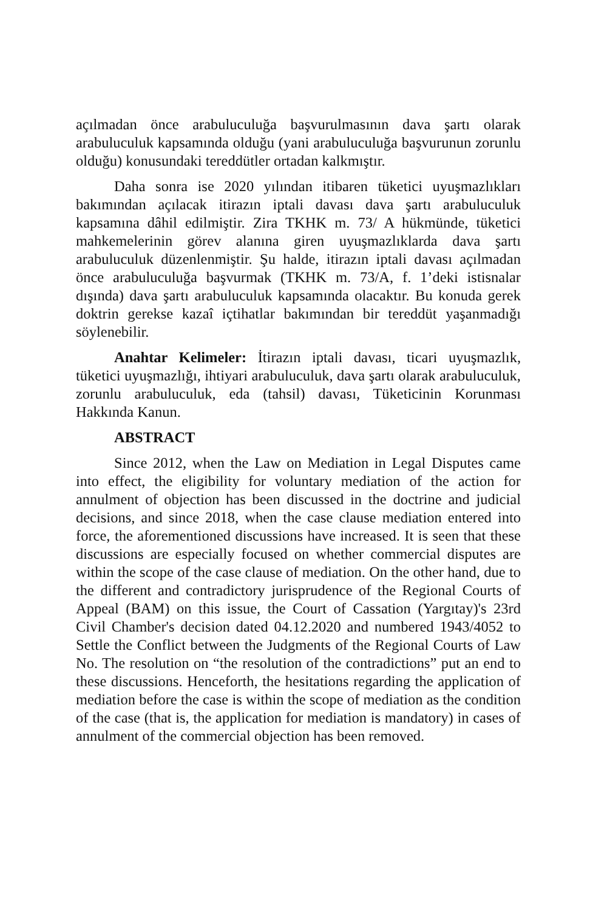açılmadan önce arabuluculuğa başvurulmasının dava şartı olarak arabuluculuk kapsamında olduğu (yani arabuluculuğa başvurunun zorunlu olduğu) konusundaki tereddütler ortadan kalkmıştır.
Daha sonra ise 2020 yılından itibaren tüketici uyuşmazlıkları bakımından açılacak itirazın iptali davası dava şartı arabuluculuk kapsamına dâhil edilmiştir. Zira TKHK m. 73/ A hükmünde, tüketici mahkemelerinin görev alanına giren uyuşmazlıklarda dava şartı arabuluculuk düzenlenmiştir. Şu halde, itirazın iptali davası açılmadan önce arabuluculuğa başvurmak (TKHK m. 73/A, f. 1’deki istisnalar dışında) dava şartı arabuluculuk kapsamında olacaktır. Bu konuda gerek doktrin gerekse kazaî içtihatlar bakımından bir tereddüt yaşanmadığı söylenebilir.
Anahtar Kelimeler: İtirazın iptali davası, ticari uyuşmazlık, tüketici uyuşmazlığı, ihtiyari arabuluculuk, dava şartı olarak arabuluculuk, zorunlu arabuluculuk, eda (tahsil) davası, Tüketicinin Korunması Hakkında Kanun.
ABSTRACT
Since 2012, when the Law on Mediation in Legal Disputes came into effect, the eligibility for voluntary mediation of the action for annulment of objection has been discussed in the doctrine and judicial decisions, and since 2018, when the case clause mediation entered into force, the aforementioned discussions have increased. It is seen that these discussions are especially focused on whether commercial disputes are within the scope of the case clause of mediation. On the other hand, due to the different and contradictory jurisprudence of the Regional Courts of Appeal (BAM) on this issue, the Court of Cassation (Yargıtay)'s 23rd Civil Chamber's decision dated 04.12.2020 and numbered 1943/4052 to Settle the Conflict between the Judgments of the Regional Courts of Law No. The resolution on “the resolution of the contradictions” put an end to these discussions. Henceforth, the hesitations regarding the application of mediation before the case is within the scope of mediation as the condition of the case (that is, the application for mediation is mandatory) in cases of annulment of the commercial objection has been removed.